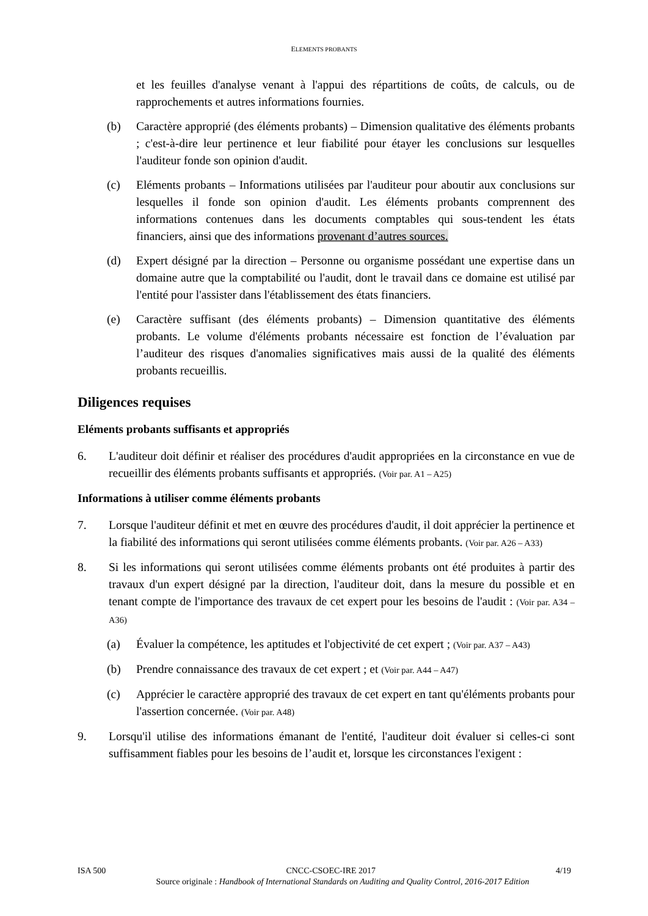ELEMENTS PROBANTS
et les feuilles d'analyse venant à l'appui des répartitions de coûts, de calculs, ou de rapprochements et autres informations fournies.
(b) Caractère approprié (des éléments probants) – Dimension qualitative des éléments probants ; c'est-à-dire leur pertinence et leur fiabilité pour étayer les conclusions sur lesquelles l'auditeur fonde son opinion d'audit.
(c) Eléments probants – Informations utilisées par l'auditeur pour aboutir aux conclusions sur lesquelles il fonde son opinion d'audit. Les éléments probants comprennent des informations contenues dans les documents comptables qui sous-tendent les états financiers, ainsi que des informations provenant d’autres sources.
(d) Expert désigné par la direction – Personne ou organisme possédant une expertise dans un domaine autre que la comptabilité ou l'audit, dont le travail dans ce domaine est utilisé par l'entité pour l'assister dans l'établissement des états financiers.
(e) Caractère suffisant (des éléments probants) – Dimension quantitative des éléments probants. Le volume d'éléments probants nécessaire est fonction de l’évaluation par l’auditeur des risques d'anomalies significatives mais aussi de la qualité des éléments probants recueillis.
Diligences requises
Eléments probants suffisants et appropriés
6. L'auditeur doit définir et réaliser des procédures d'audit appropriées en la circonstance en vue de recueillir des éléments probants suffisants et appropriés. (Voir par. A1 – A25)
Informations à utiliser comme éléments probants
7. Lorsque l'auditeur définit et met en œuvre des procédures d'audit, il doit apprécier la pertinence et la fiabilité des informations qui seront utilisées comme éléments probants. (Voir par. A26 – A33)
8. Si les informations qui seront utilisées comme éléments probants ont été produites à partir des travaux d'un expert désigné par la direction, l'auditeur doit, dans la mesure du possible et en tenant compte de l'importance des travaux de cet expert pour les besoins de l'audit : (Voir par. A34 – A36)
(a) Évaluer la compétence, les aptitudes et l'objectivité de cet expert ; (Voir par. A37 – A43)
(b) Prendre connaissance des travaux de cet expert ; et (Voir par. A44 – A47)
(c) Apprécier le caractère approprié des travaux de cet expert en tant qu'éléments probants pour l'assertion concernée. (Voir par. A48)
9. Lorsqu'il utilise des informations émanant de l'entité, l'auditeur doit évaluer si celles-ci sont suffisamment fiables pour les besoins de l’audit et, lorsque les circonstances l'exigent :
ISA 500 CNCC-CSOEC-IRE 2017 4/19
Source originale : Handbook of International Standards on Auditing and Quality Control, 2016-2017 Edition